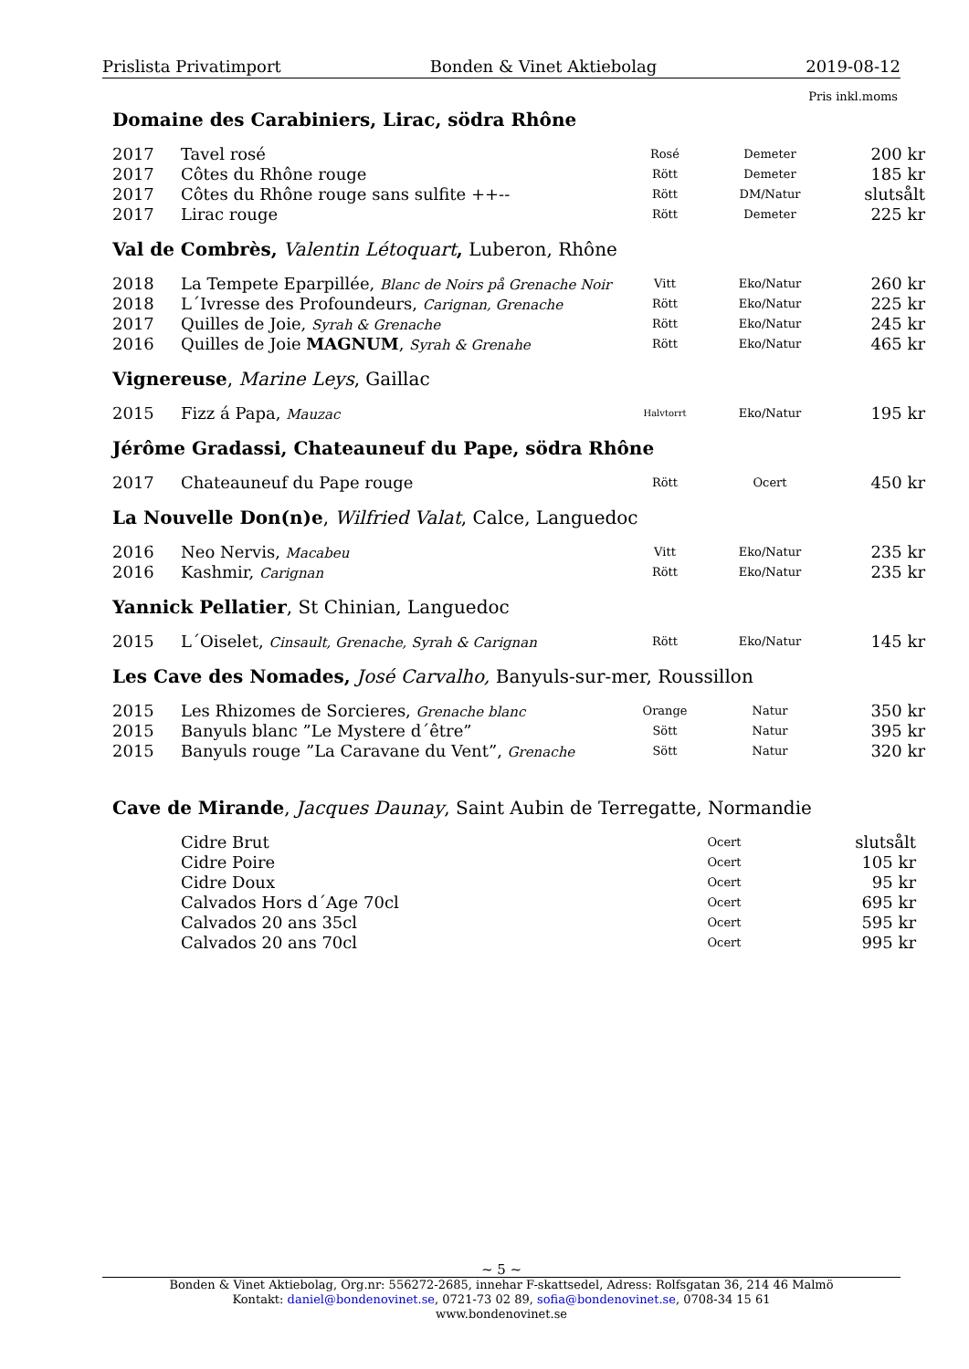Prislista Privatimport Bonden & Vinet Aktiebolag 2019-08-12
Pris inkl.moms
Domaine des Carabiniers, Lirac, södra Rhône
| 2017 | Tavel rosé | Rosé | Demeter | 200 kr |
| 2017 | Côtes du Rhône rouge | Rött | Demeter | 185 kr |
| 2017 | Côtes du Rhône rouge sans sulfite ++-- | Rött | DM/Natur | slutsålt |
| 2017 | Lirac rouge | Rött | Demeter | 225 kr |
Val de Combrès, Valentin Létoquart, Luberon, Rhône
| 2018 | La Tempete Eparpillée, Blanc de Noirs på Grenache Noir | Vitt | Eko/Natur | 260 kr |
| 2018 | L´Ivresse des Profoundeurs, Carignan, Grenache | Rött | Eko/Natur | 225 kr |
| 2017 | Quilles de Joie, Syrah & Grenache | Rött | Eko/Natur | 245 kr |
| 2016 | Quilles de Joie MAGNUM , Syrah & Grenahe | Rött | Eko/Natur | 465 kr |
Vignereuse, Marine Leys, Gaillac
| 2015 | Fizz á Papa, Mauzac | Halvtorrt | Eko/Natur | 195 kr |
Jérôme Gradassi, Chateauneuf du Pape, södra Rhône
| 2017 | Chateauneuf du Pape rouge | Rött | Ocert | 450 kr |
La Nouvelle Don(n)e, Wilfried Valat, Calce, Languedoc
| 2016 | Neo Nervis, Macabeu | Vitt | Eko/Natur | 235 kr |
| 2016 | Kashmir, Carignan | Rött | Eko/Natur | 235 kr |
Yannick Pellatier, St Chinian, Languedoc
| 2015 | L´Oiselet, Cinsault, Grenache, Syrah & Carignan | Rött | Eko/Natur | 145 kr |
Les Cave des Nomades, José Carvalho, Banyuls-sur-mer, Roussillon
| 2015 | Les Rhizomes de Sorcieres, Grenache blanc | Orange | Natur | 350 kr |
| 2015 | Banyuls blanc ”Le Mystere d´être” | Sött | Natur | 395 kr |
| 2015 | Banyuls rouge ”La Caravane du Vent”, Grenache | Sött | Natur | 320 kr |
Cave de Mirande, Jacques Daunay, Saint Aubin de Terregatte, Normandie
| | Cidre Brut | Ocert | slutsålt |
| | Cidre Poire | Ocert | 105 kr |
| | Cidre Doux | Ocert | 95 kr |
| | Calvados Hors d´Age 70cl | Ocert | 695 kr |
| | Calvados 20 ans 35cl | Ocert | 595 kr |
| | Calvados 20 ans 70cl | Ocert | 995 kr |
~ 5 ~
Bonden & Vinet Aktiebolag, Org.nr: 556272-2685, innehar F-skattsedel, Adress: Rolfsgatan 36, 214 46 Malmö
Kontakt: daniel@bondenovinet.se, 0721-73 02 89, sofia@bondenovinet.se, 0708-34 15 61
www.bondenovinet.se